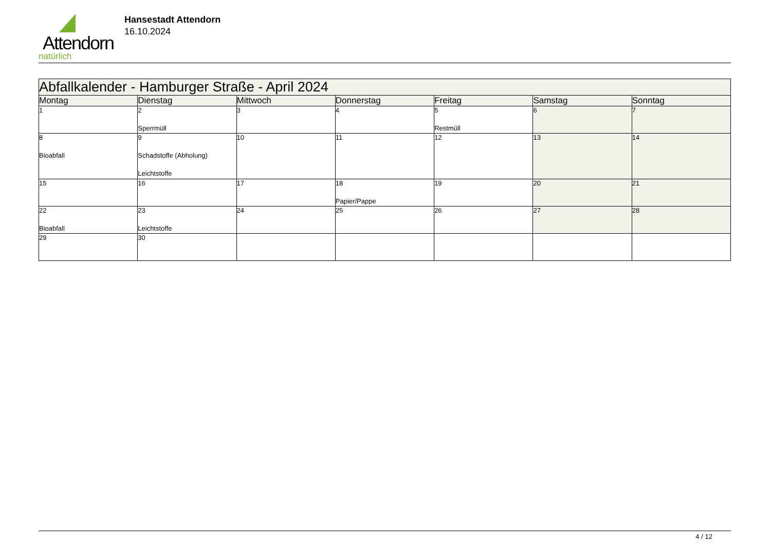Attendorn
natürlich
Hansestadt Attendorn
16.10.2024
| Abfallkalender - Hamburger Straße - April 2024 | | | | | | |
| --- | --- | --- | --- | --- | --- | --- |
| Montag | Dienstag | Mittwoch | Donnerstag | Freitag | Samstag | Sonntag |
| 1 | 2 Sperrmüll | 3 | 4 | 5 Restmüll | 6 | 7 |
| 8 Bioabfall | 9 Schadstoffe (Abholung) Leichtstoffe | 10 | 11 | 12 | 13 | 14 |
| 15 | 16 | 17 | 18 Papier/Pappe | 19 | 20 | 21 |
| 22 Bioabfall | 23 Leichtstoffe | 24 | 25 | 26 | 27 | 28 |
| 29 | 30 | | | | | |
4 / 12